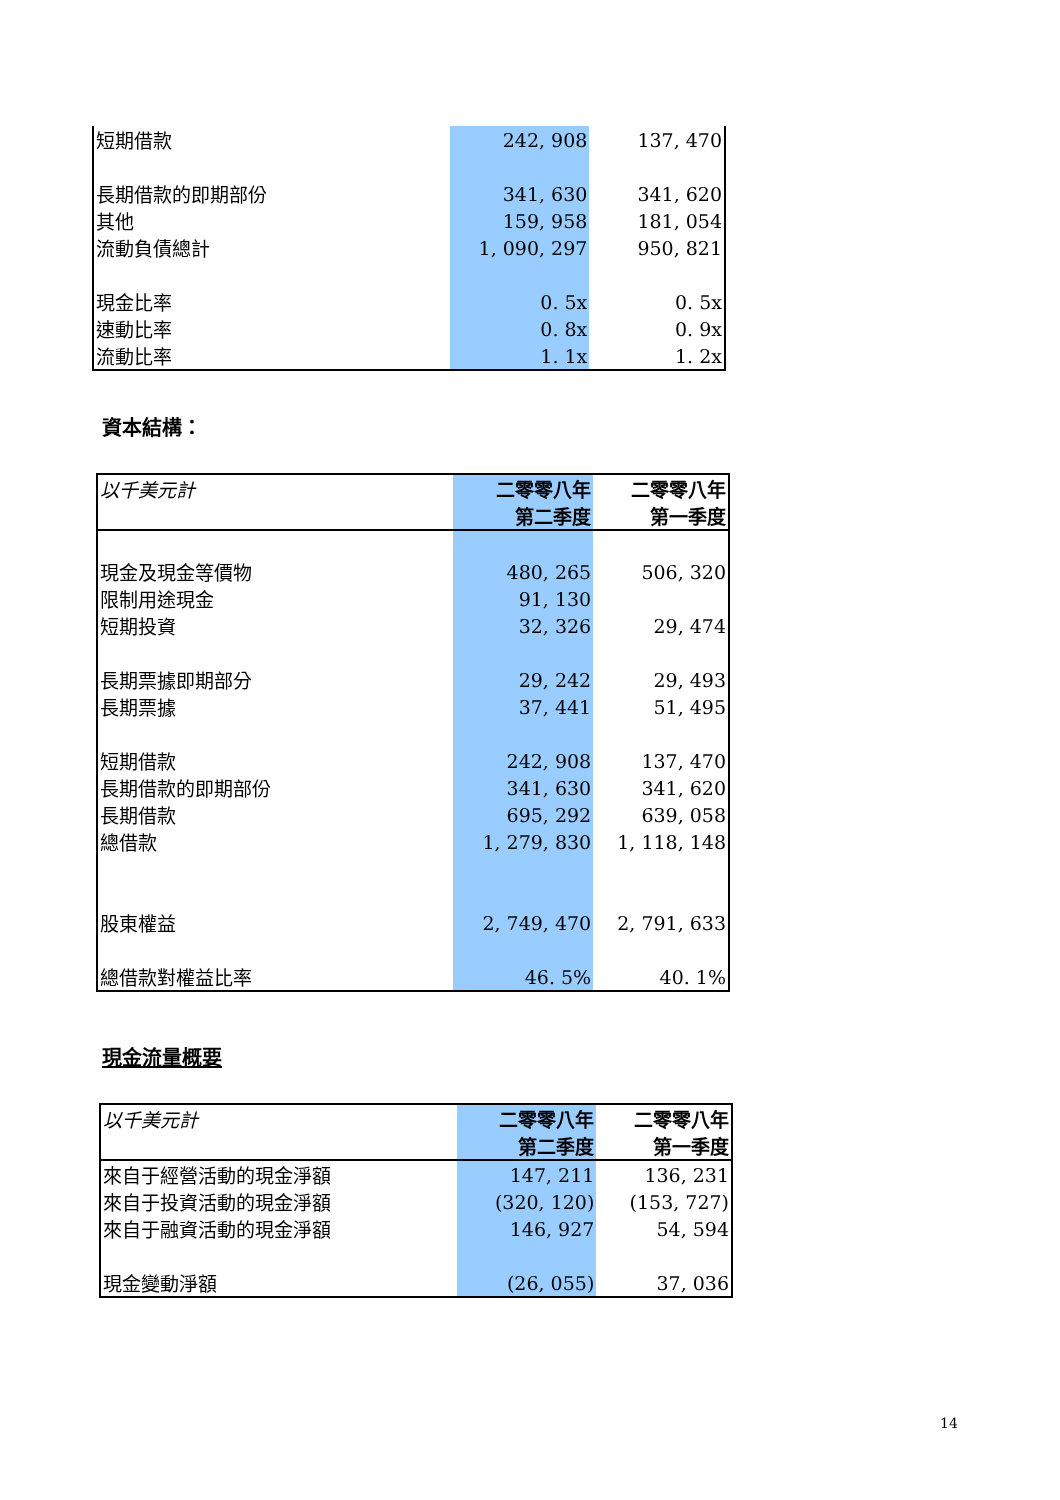| 短期借款 | 242, 908 | 137, 470 |
| 長期借款的即期部份 | 341, 630 | 341, 620 |
| 其他 | 159, 958 | 181, 054 |
| 流動負債總計 | 1, 090, 297 | 950, 821 |
| 現金比率 | 0. 5x | 0. 5x |
| 速動比率 | 0. 8x | 0. 9x |
| 流動比率 | 1. 1x | 1. 2x |
資本結構：
| 以千美元計 | 二零零八年 第二季度 | 二零零八年 第一季度 |
| --- | --- | --- |
| 現金及現金等價物 | 480, 265 | 506, 320 |
| 限制用途現金 | 91, 130 | |
| 短期投資 | 32, 326 | 29, 474 |
| 長期票據即期部分 | 29, 242 | 29, 493 |
| 長期票據 | 37, 441 | 51, 495 |
| 短期借款 | 242, 908 | 137, 470 |
| 長期借款的即期部份 | 341, 630 | 341, 620 |
| 長期借款 | 695, 292 | 639, 058 |
| 總借款 | 1, 279, 830 | 1, 118, 148 |
| 股東權益 | 2, 749, 470 | 2, 791, 633 |
| 總借款對權益比率 | 46. 5% | 40. 1% |
現金流量概要
| 以千美元計 | 二零零八年 第二季度 | 二零零八年 第一季度 |
| --- | --- | --- |
| 來自于經營活動的現金淨額 | 147, 211 | 136, 231 |
| 來自于投資活動的現金淨額 | (320, 120) | (153, 727) |
| 來自于融資活動的現金淨額 | 146, 927 | 54, 594 |
| 現金變動淨額 | (26, 055) | 37, 036 |
14